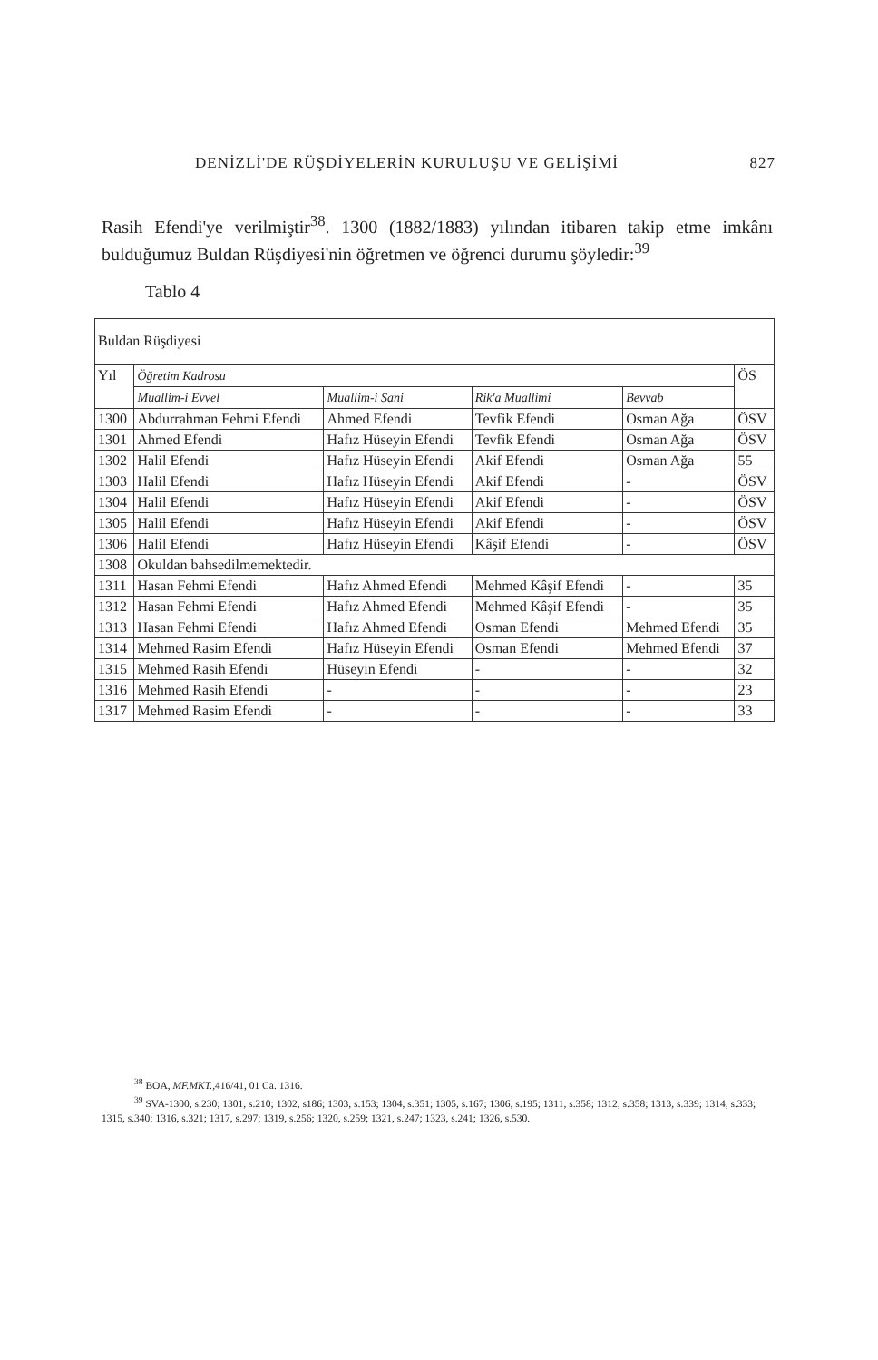DENİZLİ'DE RÜŞDİYELERİN KURULUŞU VE GELİŞİMİ 827
Rasih Efendi'ye verilmiştir<sup>38</sup>. 1300 (1882/1883) yılından itibaren takip etme imkânı bulduğumuz Buldan Rüşdiyesi'nin öğretmen ve öğrenci durumu şöyledir:<sup>39</sup>
Tablo 4
| Buldan Rüşdiyesi | | | | | |
| Yıl | Öğretim Kadrosu | | | | ÖS |
| | Muallim-i Evvel | Muallim-i Sani | Rik'a Muallimi | Bevvab | |
| 1300 | Abdurrahman Fehmi Efendi | Ahmed Efendi | Tevfik Efendi | Osman Ağa | ÖSV |
| 1301 | Ahmed Efendi | Hafız Hüseyin Efendi | Tevfik Efendi | Osman Ağa | ÖSV |
| 1302 | Halil Efendi | Hafız Hüseyin Efendi | Akif Efendi | Osman Ağa | 55 |
| 1303 | Halil Efendi | Hafız Hüseyin Efendi | Akif Efendi | - | ÖSV |
| 1304 | Halil Efendi | Hafız Hüseyin Efendi | Akif Efendi | - | ÖSV |
| 1305 | Halil Efendi | Hafız Hüseyin Efendi | Akif Efendi | - | ÖSV |
| 1306 | Halil Efendi | Hafız Hüseyin Efendi | Kâşif Efendi | - | ÖSV |
| 1308 | Okuldan bahsedilmemektedir. | | | | |
| 1311 | Hasan Fehmi Efendi | Hafız Ahmed Efendi | Mehmed Kâşif Efendi | - | 35 |
| 1312 | Hasan Fehmi Efendi | Hafız Ahmed Efendi | Mehmed Kâşif Efendi | - | 35 |
| 1313 | Hasan Fehmi Efendi | Hafız Ahmed Efendi | Osman Efendi | Mehmed Efendi | 35 |
| 1314 | Mehmed Rasim Efendi | Hafız Hüseyin Efendi | Osman Efendi | Mehmed Efendi | 37 |
| 1315 | Mehmed Rasih Efendi | Hüseyin Efendi | - | - | 32 |
| 1316 | Mehmed Rasih Efendi | - | - | - | 23 |
| 1317 | Mehmed Rasim Efendi | - | - | - | 33 |
<sup>38</sup> BOA, MF.MKT.,416/41, 01 Ca. 1316.
<sup>39</sup> SVA-1300, s.230; 1301, s.210; 1302, s186; 1303, s.153; 1304, s.351; 1305, s.167; 1306, s.195; 1311, s.358; 1312, s.358; 1313, s.339; 1314, s.333; 1315, s.340; 1316, s.321; 1317, s.297; 1319, s.256; 1320, s.259; 1321, s.247; 1323, s.241; 1326, s.530.